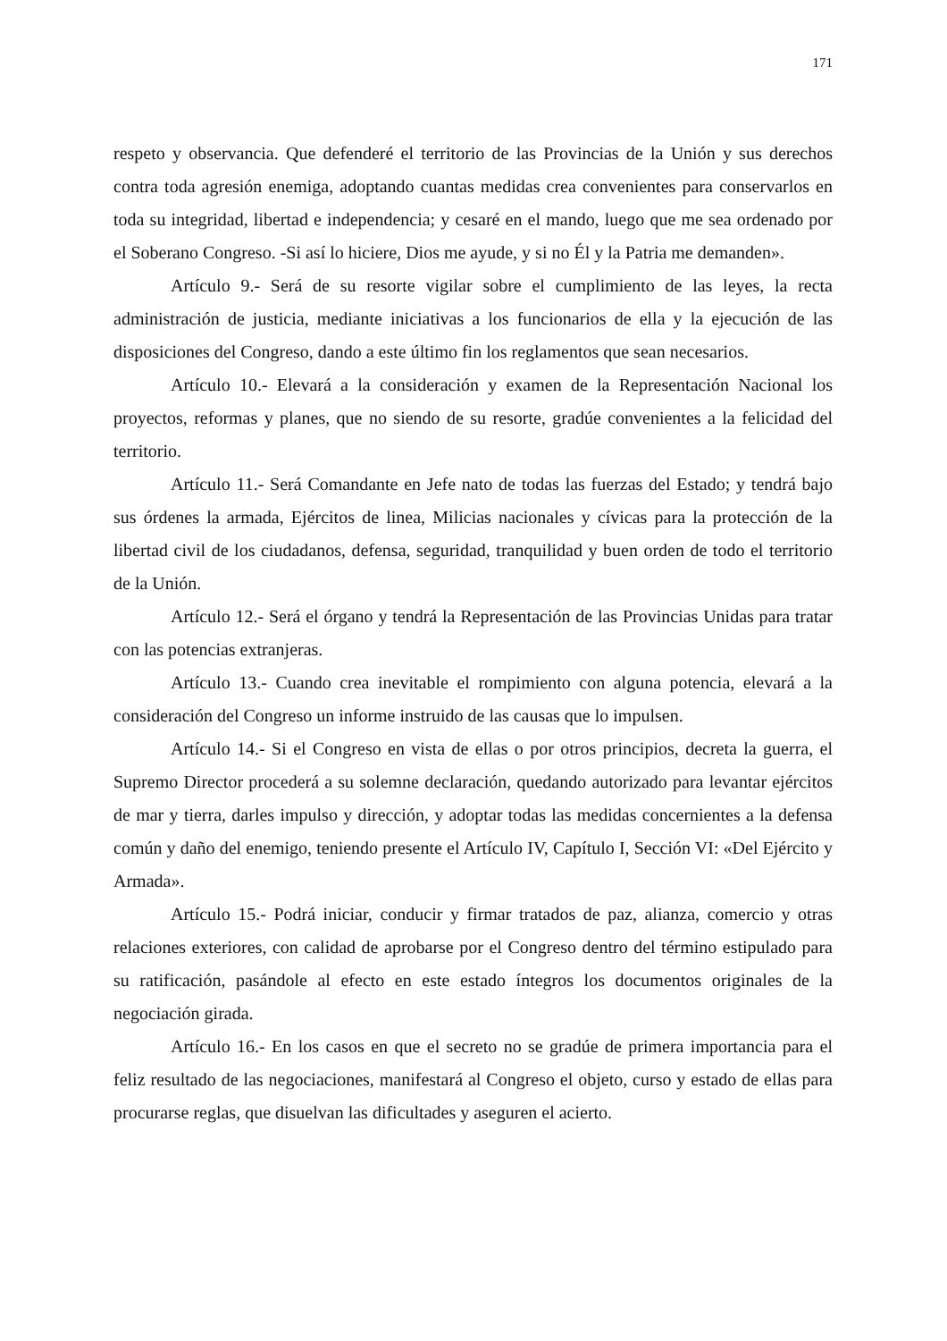171
respeto y observancia. Que defenderé el territorio de las Provincias de la Unión y sus derechos contra toda agresión enemiga, adoptando cuantas medidas crea convenientes para conservarlos en toda su integridad, libertad e independencia; y cesaré en el mando, luego que me sea ordenado por el Soberano Congreso. -Si así lo hiciere, Dios me ayude, y si no Él y la Patria me demanden».
Artículo 9.- Será de su resorte vigilar sobre el cumplimiento de las leyes, la recta administración de justicia, mediante iniciativas a los funcionarios de ella y la ejecución de las disposiciones del Congreso, dando a este último fin los reglamentos que sean necesarios.
Artículo 10.- Elevará a la consideración y examen de la Representación Nacional los proyectos, reformas y planes, que no siendo de su resorte, gradúe convenientes a la felicidad del territorio.
Artículo 11.- Será Comandante en Jefe nato de todas las fuerzas del Estado; y tendrá bajo sus órdenes la armada, Ejércitos de linea, Milicias nacionales y cívicas para la protección de la libertad civil de los ciudadanos, defensa, seguridad, tranquilidad y buen orden de todo el territorio de la Unión.
Artículo 12.- Será el órgano y tendrá la Representación de las Provincias Unidas para tratar con las potencias extranjeras.
Artículo 13.- Cuando crea inevitable el rompimiento con alguna potencia, elevará a la consideración del Congreso un informe instruido de las causas que lo impulsen.
Artículo 14.- Si el Congreso en vista de ellas o por otros principios, decreta la guerra, el Supremo Director procederá a su solemne declaración, quedando autorizado para levantar ejércitos de mar y tierra, darles impulso y dirección, y adoptar todas las medidas concernientes a la defensa común y daño del enemigo, teniendo presente el Artículo IV, Capítulo I, Sección VI: «Del Ejército y Armada».
Artículo 15.- Podrá iniciar, conducir y firmar tratados de paz, alianza, comercio y otras relaciones exteriores, con calidad de aprobarse por el Congreso dentro del término estipulado para su ratificación, pasándole al efecto en este estado íntegros los documentos originales de la negociación girada.
Artículo 16.- En los casos en que el secreto no se gradúe de primera importancia para el feliz resultado de las negociaciones, manifestará al Congreso el objeto, curso y estado de ellas para procurarse reglas, que disuelvan las dificultades y aseguren el acierto.